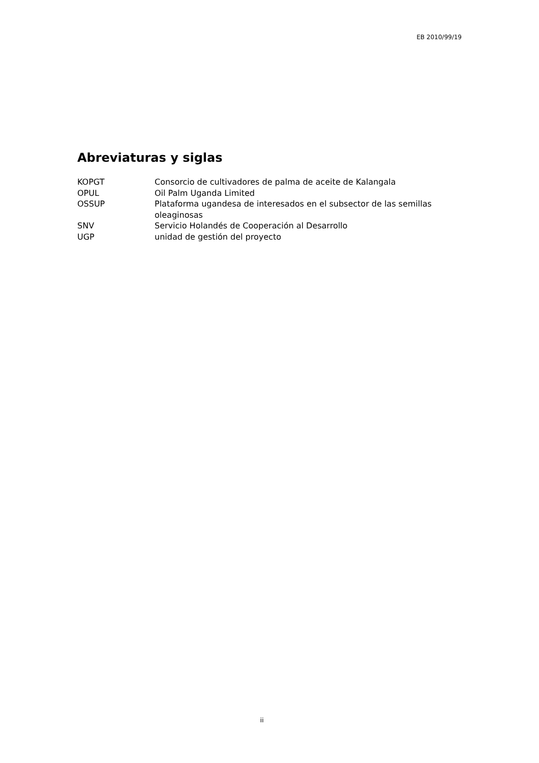EB 2010/99/19
Abreviaturas y siglas
| KOPGT | Consorcio de cultivadores de palma de aceite de Kalangala |
| OPUL | Oil Palm Uganda Limited |
| OSSUP | Plataforma ugandesa de interesados en el subsector de las semillas oleaginosas |
| SNV | Servicio Holandés de Cooperación al Desarrollo |
| UGP | unidad de gestión del proyecto |
ii